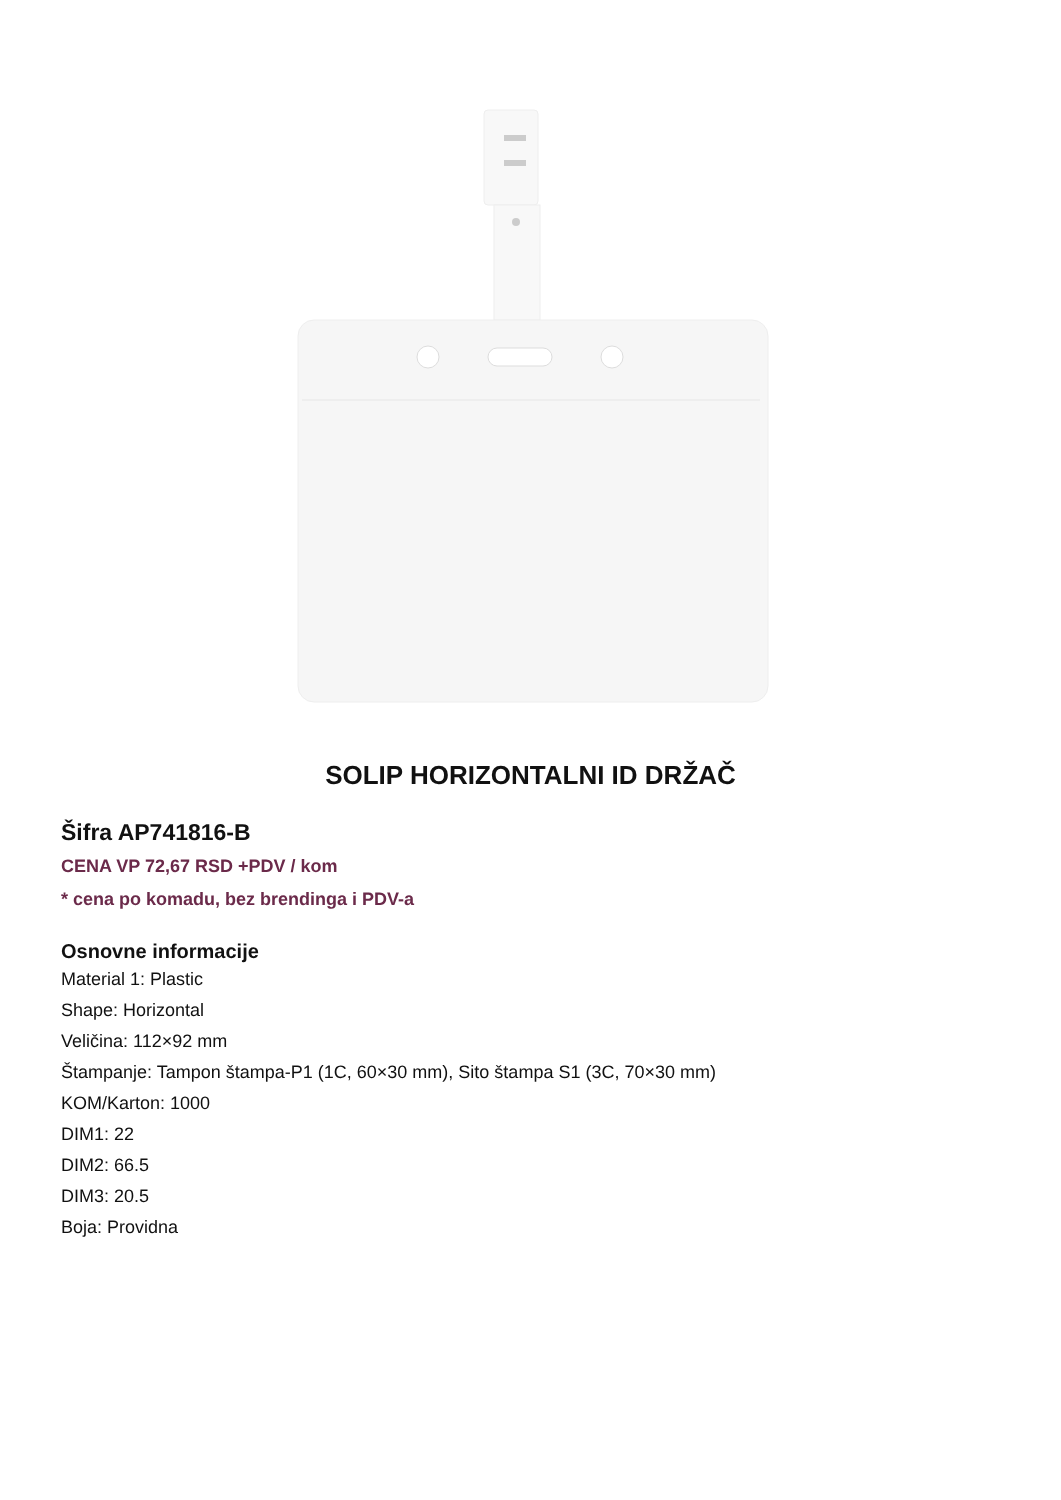SOLIP HORIZONTALNI ID DRŽAČ
Šifra AP741816-B
CENA VP 72,67 RSD +PDV / kom
* cena po komadu, bez brendinga i PDV-a
Osnovne informacije
Material 1: Plastic
Shape: Horizontal
Veličina: 112×92 mm
Štampanje: Tampon štampa-P1 (1C, 60×30 mm), Sito štampa S1 (3C, 70×30 mm)
KOM/Karton: 1000
DIM1: 22
DIM2: 66.5
DIM3: 20.5
Boja: Providna